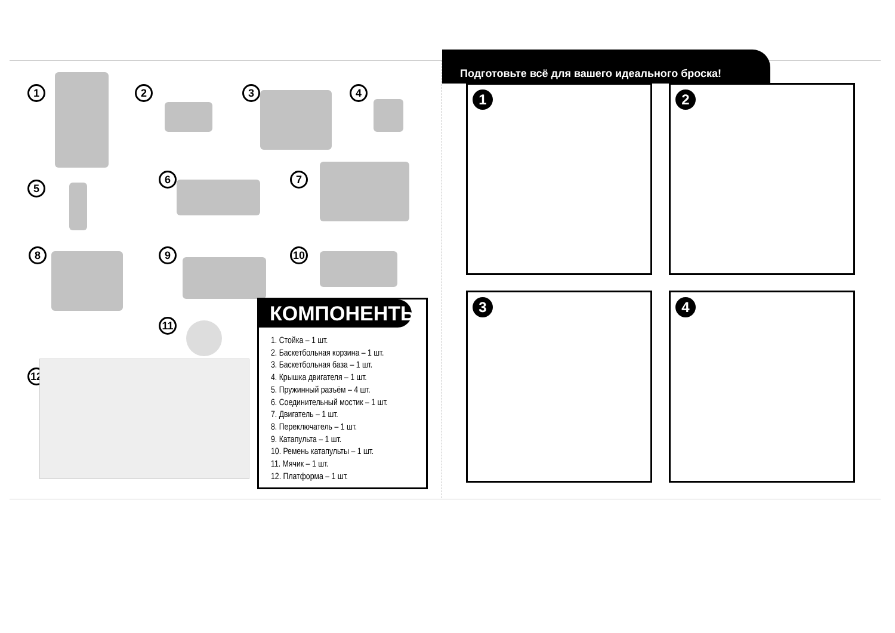1 2 3 4
5
6 7
8 9 10
11
12
КОМПОНЕНТЫ:
1. Стойка – 1 шт.
2. Баскетбольная корзина – 1 шт.
3. Баскетбольная база – 1 шт.
4. Крышка двигателя – 1 шт.
5. Пружинный разъём – 4 шт.
6. Соединительный мостик – 1 шт.
7. Двигатель – 1 шт.
8. Переключатель – 1 шт.
9. Катапульта – 1 шт.
10. Ремень катапульты – 1 шт.
11. Мячик – 1 шт.
12. Платформа – 1 шт.
Подготовьте всё для вашего идеального броска!
1 2
3 4